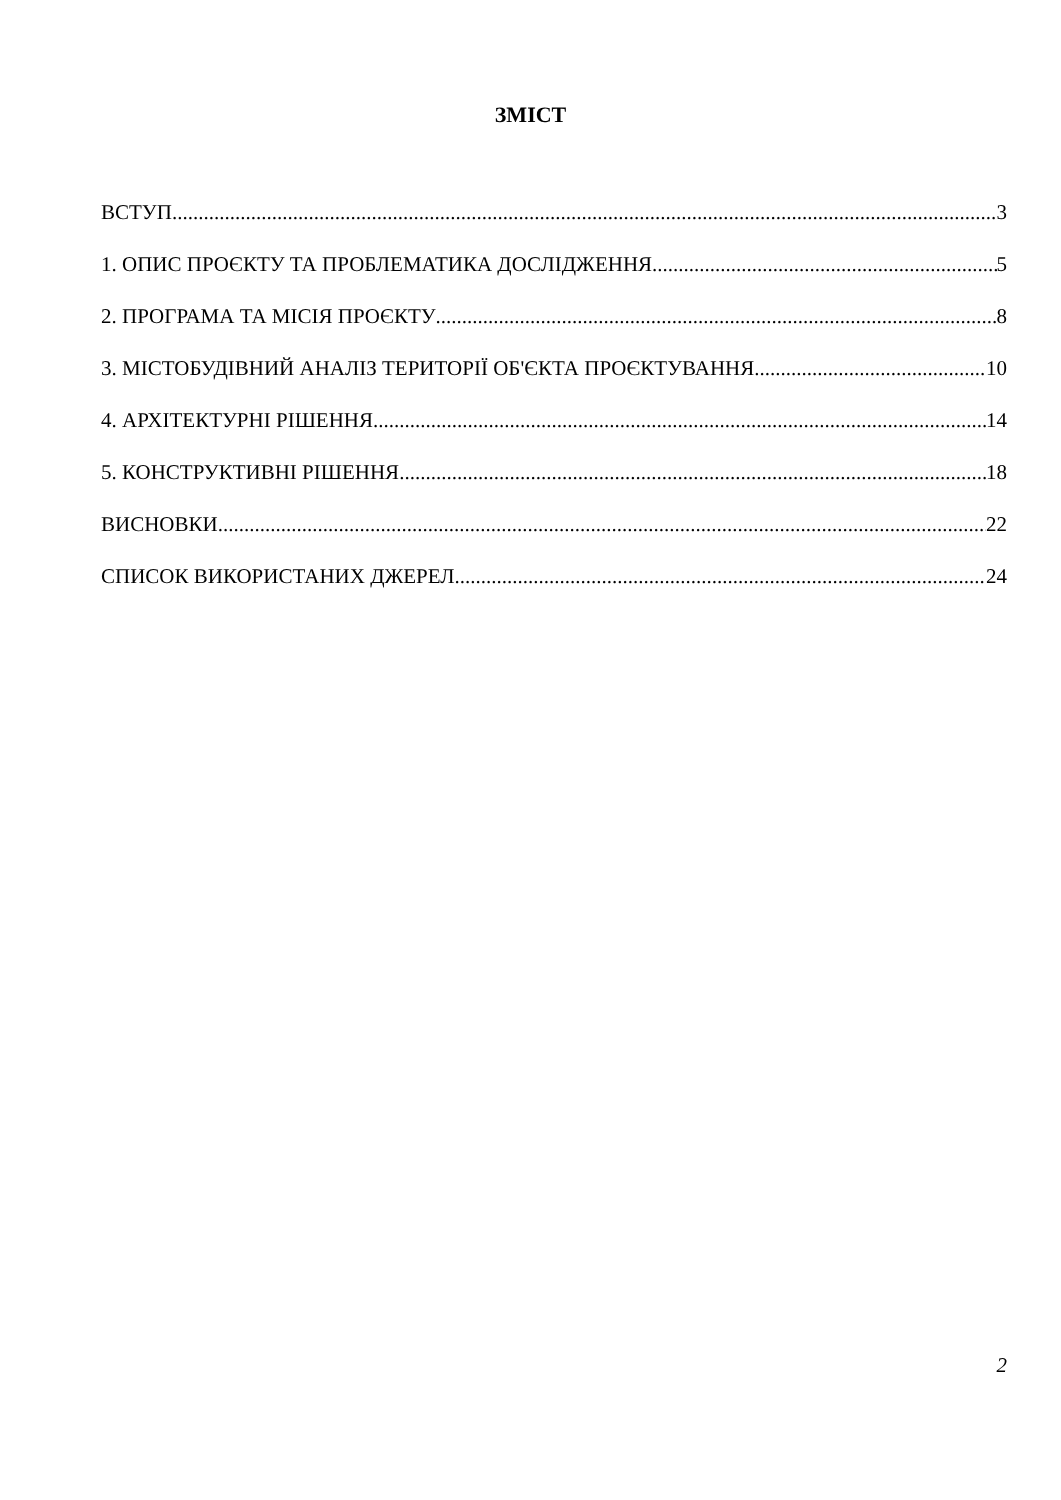ЗМІСТ
ВСТУП 3
1. ОПИС ПРОЄКТУ ТА ПРОБЛЕМАТИКА ДОСЛІДЖЕННЯ 5
2. ПРОГРАМА ТА МІСІЯ ПРОЄКТУ 8
3. МІСТОБУДІВНИЙ АНАЛІЗ ТЕРИТОРІЇ ОБ'ЄКТА ПРОЄКТУВАННЯ 10
4. АРХІТЕКТУРНІ РІШЕННЯ 14
5. КОНСТРУКТИВНІ РІШЕННЯ 18
ВИСНОВКИ 22
СПИСОК ВИКОРИСТАНИХ ДЖЕРЕЛ 24
2